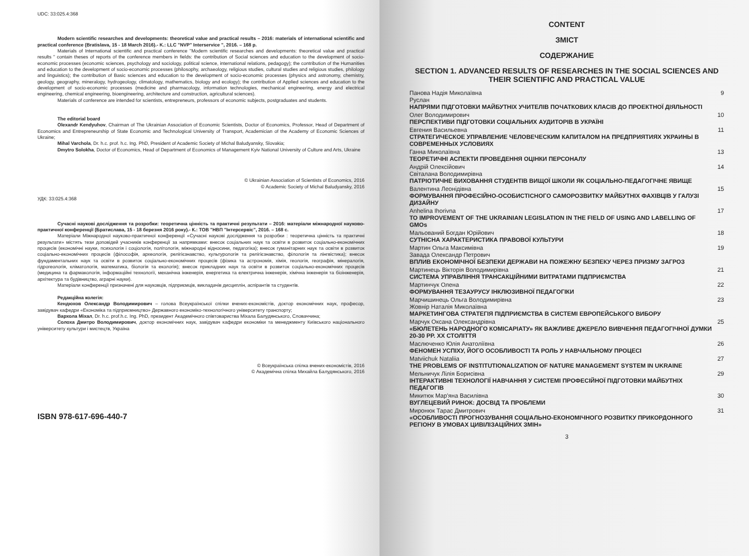UDC: 33:025.4:368
Modern scientific researches and developments: theoretical value and practical results – 2016: materials of international scientific and practical conference (Bratislava, 15 - 18 March 2016).- K.: LLC "NVP" Interservice ", 2016. – 168 p.
Materials of International scientific and practical conference "Modern scientific researches and developments: theoretical value and practical results " contain theses of reports of the conference members in fields: the contribution of Social sciences and education to the development of socio-economic processes (economic sciences, psychology and sociology, political science, international relations, pedagogy); the contribution of the Humanities and education to the development of socio-economic processes (philosophy, archaeology, religious studies, cultural studies and religious studies, philology and linguistics); the contribution of Basic sciences and education to the development of socio-economic processes (physics and astronomy, chemistry, geology, geography, mineralogy, hydrogeology, climatology, mathematics, biology and ecology); the contribution of Applied sciences and education to the development of socio-economic processes (medicine and pharmacology, information technologies, mechanical engineering, energy and electrical engineering, chemical engineering, bioengineering, architecture and construction, agricultural sciences).
Materials of conference are intended for scientists, entrepreneurs, professors of economic subjects, postgraduates and students.
The editorial board
Olexandr Kendyuhov, Chairman of The Ukrainian Association of Economic Scientists, Doctor of Economics, Professor, Head of Department of Economics and Entrepreneurship of State Economic and Technological University of Transport, Academician of the Academy of Economic Sciences of Ukraine;
Mihal Varchola, Dr. h.c. prof. h.c. Ing. PhD, President of Academic Society of Michal Baludyansky, Slovakia;
Dmytro Solokha, Doctor of Economics, Head of Department of Economics of Management Kyiv National University of Culture and Arts, Ukraine
© Ukrainian Association of Scientists of Economics, 2016
© Academic Society of Michal Baludyansky, 2016
УДК: 33:025.4:368
Сучасні наукові дослідження та розробки: теоретична цінність та практичні результати – 2016: матеріали міжнародної науково-практичної конференції (Братислава, 15 - 18 березня 2016 року).- К.: ТОВ "НВП "Інтерсервіс", 2016. – 168 с.
Матеріали Міжнародної науково-практичної конференції «Сучасні наукові дослідження та розробки : теоретична цінність та практичні результати» містять тези доповідей учасників конференції за напрямками: внесок соціальних наук та освіти в розвиток соціально-економічних процесів (економічні науки, психологія і соціологія, політологія, міжнародні відносини, педагогіка); внесок гуманітарних наук та освіти в розвиток соціально-економічних процесів (філософія, археологія, релігієзнавство, культурологія та релігієзнавство, філологія та лінгвістика); внесок фундаментальних наук та освіти в розвиток соціально-економічних процесів (фізика та астрономія, хімія, геологія, географія, мінералогія, гідрогеологія, кліматологія, математика, біологія та екологія); внесок прикладних наук та освіти в розвиток соціально-економічних процесів (медицина та фармакологія, інформаційні технології, механічна інженерія, енергетика та електрична інженерія, хімічна інженерія та біоінженерія, архітектура та будівництво, аграрні науки).
Матеріали конференції призначені для науковців, підприємців, викладачів дисциплін, аспірантів та студентів.
Редакційна колегія:
Кендюхов Олександр Володимирович – голова Всеукраїнської спілки вчених-економістів, доктор економічних наук, професор, завідувач кафедри «Економіка та підприємництво» Державного економіко-технологічного університету транспорту;
Вархола Міхал, Dr. h.c. prof.h.c. Ing. PhD, президент Академічного співтовариства Міхала Балудянського, Словаччина;
Солоха Дмитро Володимирович, доктор економічних наук, завідувач кафедри економіки та менеджменту Київського національного університету культури і мистецтв, Україна
© Всеукраїнська спілка вчених-економістів, 2016
© Академічна спілка Михайла Балудянського, 2016
ISBN 978-617-696-440-7
CONTENT
ЗМІСТ
СОДЕРЖАНИЕ
SECTION 1. ADVANCED RESULTS OF RESEARCHES IN THE SOCIAL SCIENCES AND THEIR SCIENTIFIC AND PRACTICAL VALUE
Панова Надія Миколаївна
Руслан
НАПРЯМИ ПІДГОТОВКИ МАЙБУТНІХ УЧИТЕЛІВ ПОЧАТКОВИХ КЛАСІВ ДО ПРОЕКТНОЇ ДІЯЛЬНОСТІ
9
Олег Володимирович
ПЕРСПЕКТИВИ ПІДГОТОВКИ СОЦІАЛЬНИХ АУДИТОРІВ В УКРАЇНІ
10
Евгения Васильевна
СТРАТЕГИЧЕСКОЕ УПРАВЛЕНИЕ ЧЕЛОВЕЧЕСКИМ КАПИТАЛОМ НА ПРЕДПРИЯТИЯХ УКРАИНЫ В СОВРЕМЕННЫХ УСЛОВИЯХ
11
Ганна Миколаївна
ТЕОРЕТИЧНІ АСПЕКТИ ПРОВЕДЕННЯ ОЦІНКИ ПЕРСОНАЛУ
13
Андрій Олексійович
Світалана Володимирівна
ПАТРІОТИЧНЕ ВИХОВАННЯ СТУДЕНТІВ ВИЩОЇ ШКОЛИ ЯК СОЦІАЛЬНО-ПЕДАГОГІЧНЕ ЯВИЩЕ
14
Валентина Леонідівна
ФОРМУВАННЯ ПРОФЕСІЙНО-ОСОБИСТІСНОГО САМОРОЗВИТКУ МАЙБУТНІХ ФАХІВЦІВ У ГАЛУЗІ ДИЗАЙНУ
15
Anhelina Ihorivna
TO IMPROVEMENT OF THE UKRAINIAN LEGISLATION IN THE FIELD OF USING AND LABELLING OF GMOs
17
Мальований Богдан Юрійович
СУТНІСНА ХАРАКТЕРИСТИКА ПРАВОВОЇ КУЛЬТУРИ
18
Мартин Ольга Максимівна
Завада Олександр Петрович
ВПЛИВ ЕКОНОМІЧНОЇ БЕЗПЕКИ ДЕРЖАВИ НА ПОЖЕЖНУ БЕЗПЕКУ ЧЕРЕЗ ПРИЗМУ ЗАГРОЗ
19
Мартинець Вікторія Володимирівна
СИСТЕМА УПРАВЛІННЯ ТРАНСАКЦІЙНИМИ ВИТРАТАМИ ПІДПРИЄМСТВА
21
Мартинчук Олена
ФОРМУВАННЯ ТЕЗАУРУСУ ІНКЛЮЗИВНОЇ ПЕДАГОГІКИ
22
Марчишинець Ольга Володимирівна
Жовнір Наталія Миколаївна
МАРКЕТИНГОВА СТРАТЕГІЯ ПІДПРИЄМСТВА В СИСТЕМІ ЕВРОПЕЙСЬКОГО ВИБОРУ
23
Марчук Оксана Олександрівна
«БЮЛЕТЕНЬ НАРОДНОГО КОМІСАРІАТУ» ЯК ВАЖЛИВЕ ДЖЕРЕЛО ВИВЧЕННЯ ПЕДАГОГІЧНОЇ ДУМКИ 20-30 РР. ХХ СТОЛІТТЯ
25
Маслюченко Юлія Анатоліївна
ФЕНОМЕН УСПІХУ, ЙОГО ОСОБЛИВОСТІ ТА РОЛЬ У НАВЧАЛЬНОМУ ПРОЦЕСІ
26
Matviichuk Nataliia
THE PROBLEMS OF INSTITUTIONALIZATION OF NATURE MANAGEMENT SYSTEM IN UKRAINE
27
Мельничук Лілія Борисівна
ІНТЕРАКТИВНІ ТЕХНОЛОГІЇ НАВЧАННЯ У СИСТЕМІ ПРОФЕСІЙНОЇ ПІДГОТОВКИ МАЙБУТНІХ ПЕДАГОГІВ
29
Микитюк Мар'яна Василівна
ВУГЛЕЦЕВИЙ РИНОК: ДОСВІД ТА ПРОБЛЕМИ
30
Миронюк Тарас Дмитрович
«ОСОБЛИВОСТІ ПРОГНОЗУВАННЯ СОЦІАЛЬНО-ЕКОНОМІЧНОГО РОЗВИТКУ ПРИКОРДОННОГО РЕГІОНУ В УМОВАХ ЦИВІЛІЗАЦІЙНИХ ЗМІН»
31
3